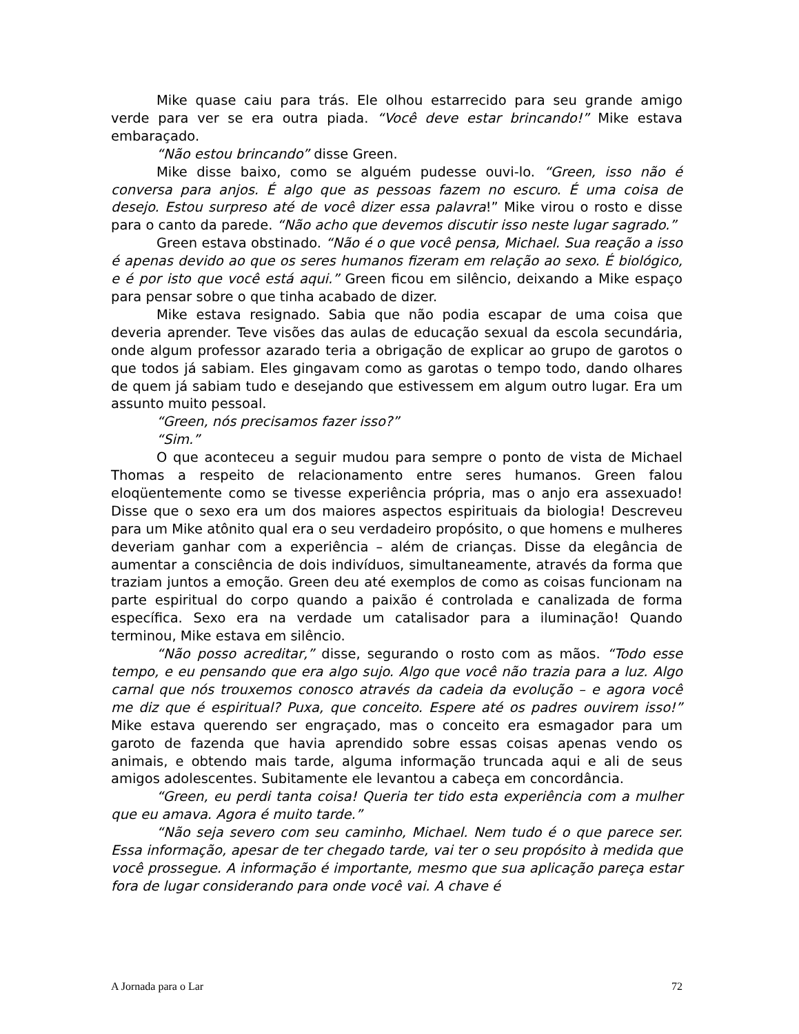Mike quase caiu para trás. Ele olhou estarrecido para seu grande amigo verde para ver se era outra piada. “Você deve estar brincando!” Mike estava embaraçado.
“Não estou brincando” disse Green.
Mike disse baixo, como se alguém pudesse ouvi-lo. “Green, isso não é conversa para anjos. É algo que as pessoas fazem no escuro. É uma coisa de desejo. Estou surpreso até de você dizer essa palavra!” Mike virou o rosto e disse para o canto da parede. “Não acho que devemos discutir isso neste lugar sagrado.”
Green estava obstinado. “Não é o que você pensa, Michael. Sua reação a isso é apenas devido ao que os seres humanos fizeram em relação ao sexo. É biológico, e é por isto que você está aqui.” Green ficou em silêncio, deixando a Mike espaço para pensar sobre o que tinha acabado de dizer.
Mike estava resignado. Sabia que não podia escapar de uma coisa que deveria aprender. Teve visões das aulas de educação sexual da escola secundária, onde algum professor azarado teria a obrigação de explicar ao grupo de garotos o que todos já sabiam. Eles gingavam como as garotas o tempo todo, dando olhares de quem já sabiam tudo e desejando que estivessem em algum outro lugar. Era um assunto muito pessoal.
“Green, nós precisamos fazer isso?”
“Sim.”
O que aconteceu a seguir mudou para sempre o ponto de vista de Michael Thomas a respeito de relacionamento entre seres humanos. Green falou eloqüentemente como se tivesse experiência própria, mas o anjo era assexuado! Disse que o sexo era um dos maiores aspectos espirituais da biologia! Descreveu para um Mike atônito qual era o seu verdadeiro propósito, o que homens e mulheres deveriam ganhar com a experiência – além de crianças. Disse da elegância de aumentar a consciência de dois indivíduos, simultaneamente, através da forma que traziam juntos a emoção. Green deu até exemplos de como as coisas funcionam na parte espiritual do corpo quando a paixão é controlada e canalizada de forma específica. Sexo era na verdade um catalisador para a iluminação! Quando terminou, Mike estava em silêncio.
“Não posso acreditar,” disse, segurando o rosto com as mãos. “Todo esse tempo, e eu pensando que era algo sujo. Algo que você não trazia para a luz. Algo carnal que nós trouxemos conosco através da cadeia da evolução – e agora você me diz que é espiritual? Puxa, que conceito. Espere até os padres ouvirem isso!” Mike estava querendo ser engraçado, mas o conceito era esmagador para um garoto de fazenda que havia aprendido sobre essas coisas apenas vendo os animais, e obtendo mais tarde, alguma informação truncada aqui e ali de seus amigos adolescentes. Subitamente ele levantou a cabeça em concordância.
“Green, eu perdi tanta coisa! Queria ter tido esta experiência com a mulher que eu amava. Agora é muito tarde.”
“Não seja severo com seu caminho, Michael. Nem tudo é o que parece ser. Essa informação, apesar de ter chegado tarde, vai ter o seu propósito à medida que você prossegue. A informação é importante, mesmo que sua aplicação pareça estar fora de lugar considerando para onde você vai. A chave é
A Jornada para o Lar 72